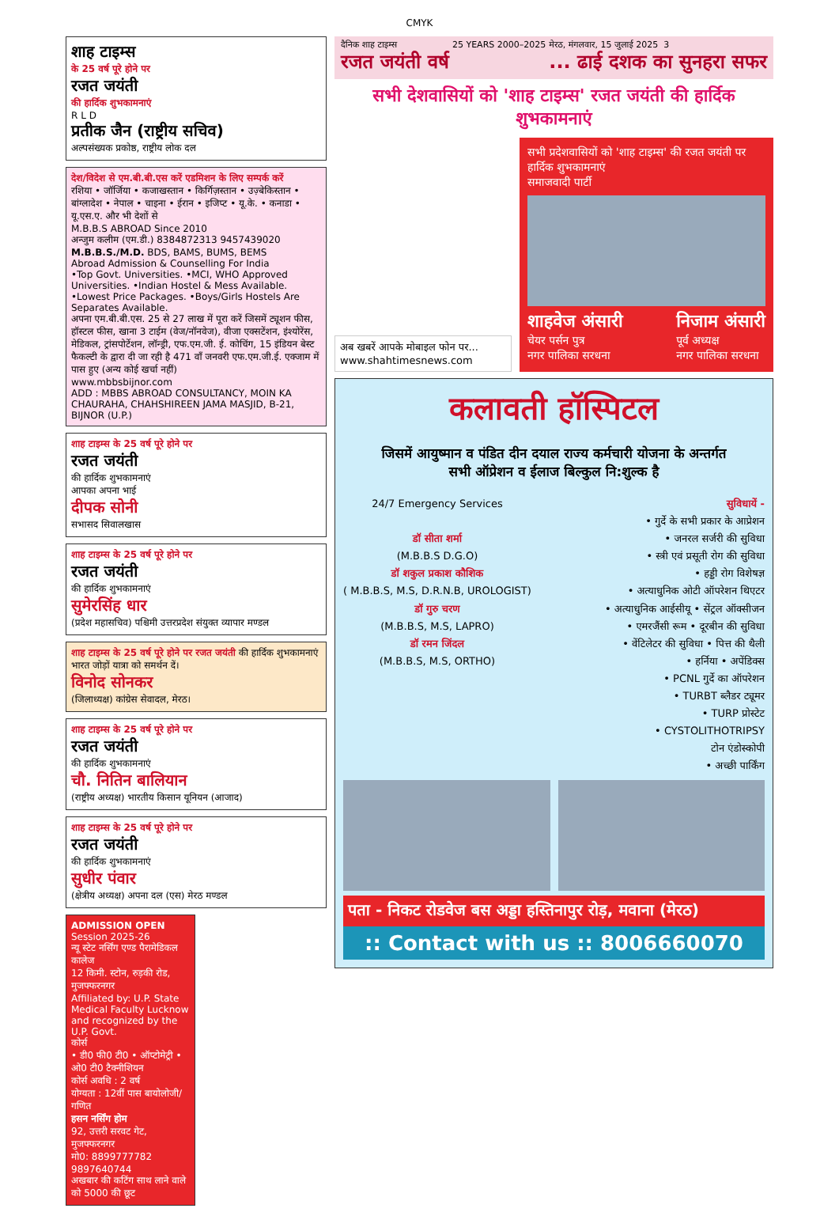CMYK
शाह टाइम्स
के 25 वर्ष पूरे होने पर
रजत जयंती
की हार्दिक शुभकामनाएं
R L D
प्रतीक जैन (राष्ट्रीय सचिव)
अल्पसंख्यक प्रकोष्ठ, राष्ट्रीय लोक दल
देश/विदेश से एम.बी.बी.एस करें एडमिशन के लिए सम्पर्क करें
रशिया • जॉर्जिया • कजाखस्तान • किर्गिज़स्तान • उज़्बेकिस्तान • बांग्लादेश • नेपाल • चाइना • ईरान • इजिप्ट • यू.के. • कनाडा • यू.एस.ए. और भी देशों से
M.B.B.S ABROAD Since 2010
अन्जुम कलीम (एम.डी.) 8384872313 9457439020
M.B.B.S./M.D. BDS, BAMS, BUMS, BEMS
Abroad Admission & Counselling For India
•Top Govt. Universities. •MCI, WHO Approved Universities. •Indian Hostel & Mess Available. •Lowest Price Packages. •Boys/Girls Hostels Are Separates Available.
अपना एम.बी.बी.एस. 25 से 27 लाख में पूरा करें जिसमें ट्यूशन फीस, हॉस्टल फीस, खाना 3 टाईम (वेज/नॉनवेज), वीजा एक्सटेंशन, इंश्योरेंस, मेडिकल, ट्रांसपोर्टेशन, लॉन्ड्री, एफ.एम.जी. ई. कोचिंग, 15 इंडियन बेस्ट फैकल्टी के द्वारा दी जा रही है 471 वाँ जनवरी एफ.एम.जी.ई. एक्जाम में पास हुए (अन्य कोई खर्चा नहीं)
www.mbbsbijnor.com
ADD : MBBS ABROAD CONSULTANCY, MOIN KA CHAURAHA, CHAHSHIREEN JAMA MASJID, B-21, BIJNOR (U.P.)
शाह टाइम्स के 25 वर्ष पूरे होने पर
रजत जयंती
की हार्दिक शुभकामनाएं
आपका अपना भाई
दीपक सोनी
सभासद सिवालखास
शाह टाइम्स के 25 वर्ष पूरे होने पर
रजत जयंती
की हार्दिक शुभकामनाएं
सुमेरसिंह धार
(प्रदेश महासचिव) पश्चिमी उत्तरप्रदेश संयुक्त व्यापार मण्डल
शाह टाइम्स के 25 वर्ष पूरे होने पर रजत जयंती की हार्दिक शुभकामनाएं
भारत जोड़ों यात्रा को समर्थन दें।
विनोद सोनकर
(जिलाध्यक्ष) कांग्रेस सेवादल, मेरठ।
शाह टाइम्स के 25 वर्ष पूरे होने पर
रजत जयंती
की हार्दिक शुभकामनाएं
चौ. नितिन बालियान
(राष्ट्रीय अध्यक्ष) भारतीय किसान यूनियन (आजाद)
शाह टाइम्स के 25 वर्ष पूरे होने पर
रजत जयंती
की हार्दिक शुभकामनाएं
सुधीर पंवार
(क्षेत्रीय अध्यक्ष) अपना दल (एस) मेरठ मण्डल
ADMISSION OPEN
Session 2025-26
न्यू स्टेट नर्सिंग एण्ड पैरामेडिकल कालेज
12 किमी. स्टोन, रुड़की रोड, मुजफ्फरनगर
Affiliated by: U.P. State Medical Faculty Lucknow and recognized by the U.P. Govt.
कोर्स
• डी0 फी0 टी0 • ऑप्टोमेट्री • ओ0 टी0 टैक्नीशियन
कोर्स अवधि : 2 वर्ष
योग्यता : 12वीं पास बायोलोजी/गणित
हसन नर्सिंग होम
92, उत्तरी सरवट गेट, मुजफ्फरनगर
मो0: 8899777782 9897640744
अखबार की कटिंग साथ लाने वाले को 5000 की छूट
दैनिक शाह टाइम्स
रजत जयंती वर्ष 25 YEARS 2000–2025 मेरठ, मंगलवार, 15 जुलाई 2025 3
... ढाई दशक का सुनहरा सफर
सभी देशवासियों को 'शाह टाइम्स' रजत जयंती की हार्दिक शुभकामनाएं
अब खबरें आपके मोबाइल फोन पर...
www.shahtimesnews.com
सभी प्रदेशवासियों को 'शाह टाइम्स' की रजत जयंती पर हार्दिक शुभकामनाएं
समाजवादी पार्टी
शाहवेज अंसारी
चेयर पर्सन पुत्र
नगर पालिका सरधना निजाम अंसारी
पूर्व अध्यक्ष
नगर पालिका सरधना
कलावती हॉस्पिटल
जिसमें आयुष्मान व पंडित दीन दयाल राज्य कर्मचारी योजना के अन्तर्गत
सभी ऑप्रेशन व ईलाज बिल्कुल नि:शुल्क है
24/7 Emergency Services
डॉ सीता शर्मा
(M.B.B.S D.G.O)
डॉ शकुल प्रकाश कौशिक
( M.B.B.S, M.S, D.R.N.B, UROLOGIST)
डॉ गुरु चरण
(M.B.B.S, M.S, LAPRO)
डॉ रमन जिंदल
(M.B.B.S, M.S, ORTHO)
सुविधायें -
• गुर्दे के सभी प्रकार के आप्रेशन
• जनरल सर्जरी की सुविधा
• स्त्री एवं प्रसूती रोग की सुविधा
• हड्डी रोग विशेषज्ञ
• अत्याधुनिक ओटी ऑपरेशन थिएटर
• अत्याधुनिक आईसीयू • सेंट्रल ऑक्सीजन
• एमरजैंसी रूम • दूरबीन की सुविधा
• वेंटिलेटर की सुविधा • पित्त की थैली
• हर्निया • अपेंडिक्स
• PCNL गुर्दे का ऑपरेशन
• TURBT ब्लैडर ट्यूमर
• TURP प्रोस्टेट
• CYSTOLITHOTRIPSY
टोन एंडोस्कोपी
• अच्छी पार्किंग
पता - निकट रोडवेज बस अड्डा हस्तिनापुर रोड़, मवाना (मेरठ)
:: Contact with us :: 8006660070